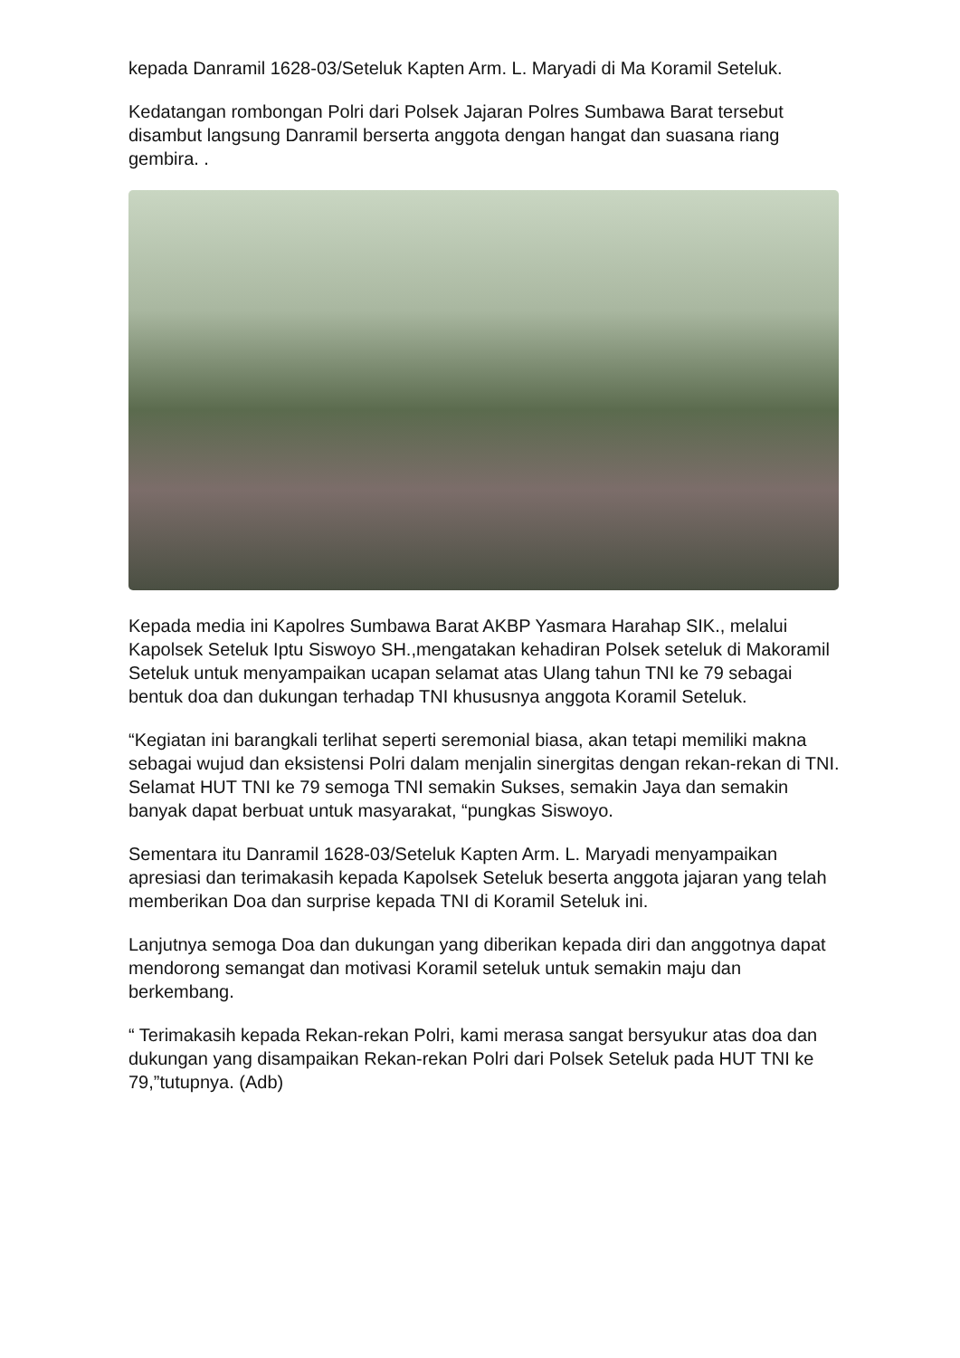kepada Danramil 1628-03/Seteluk Kapten Arm. L. Maryadi di Ma Koramil Seteluk.
Kedatangan rombongan Polri dari Polsek Jajaran Polres Sumbawa Barat tersebut disambut langsung Danramil berserta anggota dengan hangat dan suasana riang gembira. .
Kepada media ini Kapolres Sumbawa Barat AKBP Yasmara Harahap SIK., melalui Kapolsek Seteluk Iptu Siswoyo SH.,mengatakan kehadiran Polsek seteluk di Makoramil Seteluk untuk menyampaikan ucapan selamat atas Ulang tahun TNI ke 79 sebagai bentuk doa dan dukungan terhadap TNI khususnya anggota Koramil Seteluk.
“Kegiatan ini barangkali terlihat seperti seremonial biasa, akan tetapi memiliki makna sebagai wujud dan eksistensi Polri dalam menjalin sinergitas dengan rekan-rekan di TNI. Selamat HUT TNI ke 79 semoga TNI semakin Sukses, semakin Jaya dan semakin banyak dapat berbuat untuk masyarakat, “pungkas Siswoyo.
Sementara itu Danramil 1628-03/Seteluk Kapten Arm. L. Maryadi menyampaikan apresiasi dan terimakasih kepada Kapolsek Seteluk beserta anggota jajaran yang telah memberikan Doa dan surprise kepada TNI di Koramil Seteluk ini.
Lanjutnya semoga Doa dan dukungan yang diberikan kepada diri dan anggotnya dapat mendorong semangat dan motivasi Koramil seteluk untuk semakin maju dan berkembang.
“ Terimakasih kepada Rekan-rekan Polri, kami merasa sangat bersyukur atas doa dan dukungan yang disampaikan Rekan-rekan Polri dari Polsek Seteluk pada HUT TNI ke 79,”tutupnya. (Adb)